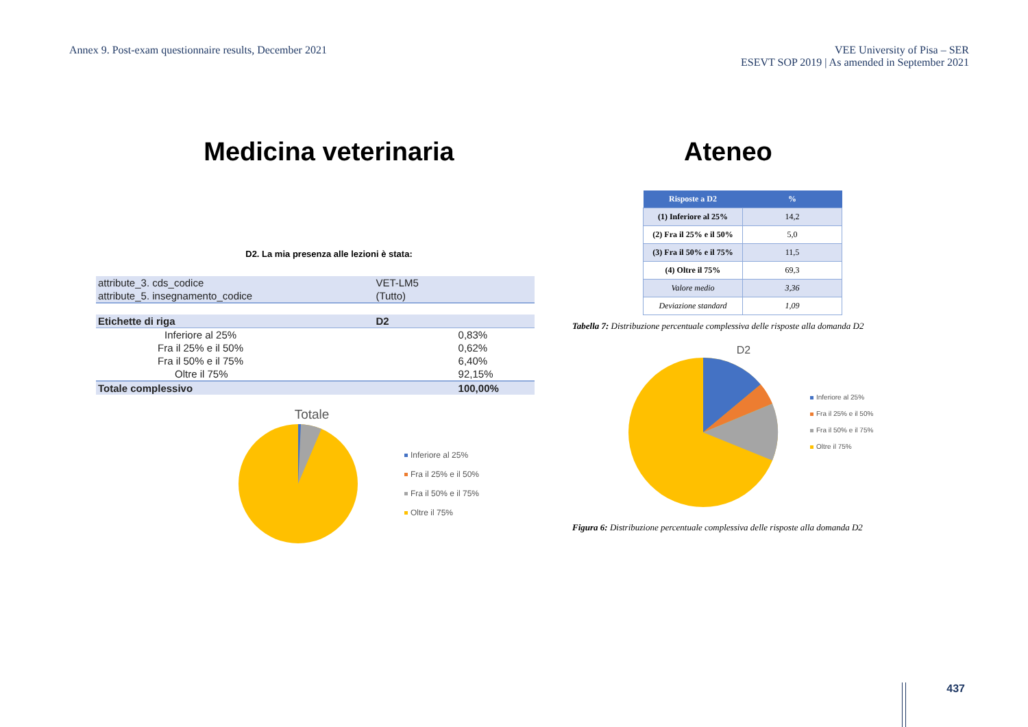Annex 9. Post-exam questionnaire results, December 2021
VEE University of Pisa – SER
ESEVT SOP 2019 | As amended in September 2021
Medicina veterinaria
D2. La mia presenza alle lezioni è stata:
| attribute_3. cds_codice | VET-LM5 | |
| attribute_5. insegnamento_codice | (Tutto) | |
| Etichette di riga | D2 | |
| Inferiore al 25% | | 0,83% |
| Fra il 25% e il 50% | | 0,62% |
| Fra il 50% e il 75% | | 6,40% |
| Oltre il 75% | | 92,15% |
| Totale complessivo | | 100,00% |
Totale
Inferiore al 25%
Fra il 25% e il 50%
Fra il 50% e il 75%
Oltre il 75%
Ateneo
| Risposte a D2 | % |
| --- | --- |
| (1) Inferiore al 25% | 14,2 |
| (2) Fra il 25% e il 50% | 5,0 |
| (3) Fra il 50% e il 75% | 11,5 |
| (4) Oltre il 75% | 69,3 |
| Valore medio | 3,36 |
| Deviazione standard | 1,09 |
Tabella 7: Distribuzione percentuale complessiva delle risposte alla domanda D2
D2
Inferiore al 25%
Fra il 25% e il 50%
Fra il 50% e il 75%
Oltre il 75%
Figura 6: Distribuzione percentuale complessiva delle risposte alla domanda D2
437